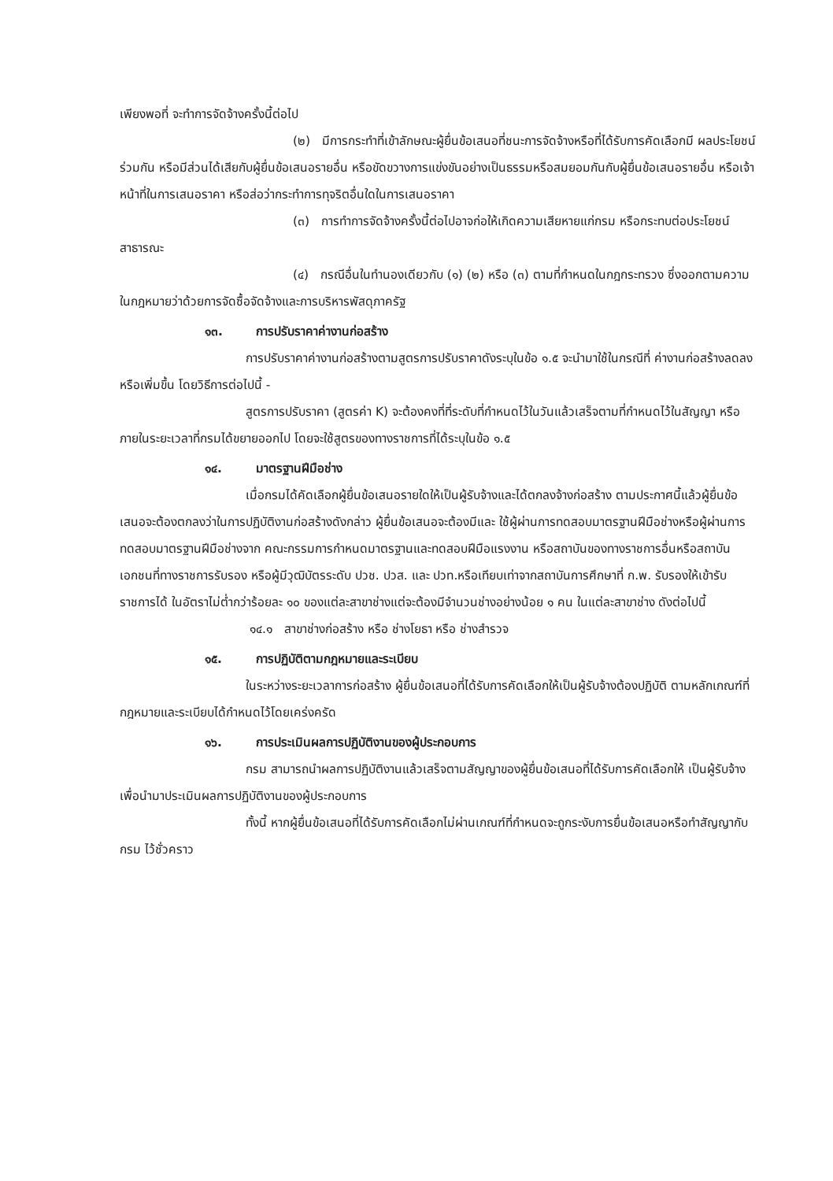เพียงพอที่ จะทำการจัดจ้างครั้งนี้ต่อไป
(๒) มีการกระทำที่เข้าลักษณะผู้ยื่นข้อเสนอที่ชนะการจัดจ้างหรือที่ได้รับการคัดเลือกมี ผลประโยชน์ร่วมกัน หรือมีส่วนได้เสียกับผู้ยื่นข้อเสนอรายอื่น หรือขัดขวางการแข่งขันอย่างเป็นธรรมหรือสมยอมกันกับผู้ยื่นข้อเสนอรายอื่น หรือเจ้าหน้าที่ในการเสนอราคา หรือส่อว่ากระทำการทุจริตอื่นใดในการเสนอราคา
(๓) การทำการจัดจ้างครั้งนี้ต่อไปอาจก่อให้เกิดความเสียหายแก่กรม หรือกระทบต่อประโยชน์สาธารณะ
(๔) กรณีอื่นในทำนองเดียวกับ (๑) (๒) หรือ (๓) ตามที่กำหนดในกฎกระทรวง ซึ่งออกตามความในกฎหมายว่าด้วยการจัดซื้อจัดจ้างและการบริหารพัสดุภาครัฐ
๑๓. การปรับราคาค่างานก่อสร้าง
การปรับราคาค่างานก่อสร้างตามสูตรการปรับราคาดังระบุในข้อ ๑.๕ จะนำมาใช้ในกรณีที่ ค่างานก่อสร้างลดลงหรือเพิ่มขึ้น โดยวิธีการต่อไปนี้ -
สูตรการปรับราคา (สูตรค่า K) จะต้องคงที่ที่ระดับที่กำหนดไว้ในวันแล้วเสร็จตามที่กำหนดไว้ในสัญญา หรือภายในระยะเวลาที่กรมได้ขยายออกไป โดยจะใช้สูตรของทางราชการที่ได้ระบุในข้อ ๑.๕
๑๔. มาตรฐานฝีมือช่าง
เมื่อกรมได้คัดเลือกผู้ยื่นข้อเสนอรายใดให้เป็นผู้รับจ้างและได้ตกลงจ้างก่อสร้าง ตามประกาศนี้แล้วผู้ยื่นข้อเสนอจะต้องตกลงว่าในการปฏิบัติงานก่อสร้างดังกล่าว ผู้ยื่นข้อเสนอจะต้องมีและ ใช้ผู้ผ่านการทดสอบมาตรฐานฝีมือช่างหรือผู้ผ่านการทดสอบมาตรฐานฝีมือช่างจาก คณะกรรมการกำหนดมาตรฐานและทดสอบฝีมือแรงงาน หรือสถาบันของทางราชการอื่นหรือสถาบันเอกชนที่ทางราชการรับรอง หรือผู้มีวุฒิบัตรระดับ ปวช. ปวส. และ ปวท.หรือเทียบเท่าจากสถาบันการศึกษาที่ ก.พ. รับรองให้เข้ารับราชการได้ ในอัตราไม่ต่ำกว่าร้อยละ ๑๐ ของแต่ละสาขาช่างแต่จะต้องมีจำนวนช่างอย่างน้อย ๑ คน ในแต่ละสาขาช่าง ดังต่อไปนี้
๑๔.๑ สาขาช่างก่อสร้าง หรือ ช่างโยธา หรือ ช่างสำรวจ
๑๕. การปฏิบัติตามกฎหมายและระเบียบ
ในระหว่างระยะเวลาการก่อสร้าง ผู้ยื่นข้อเสนอที่ได้รับการคัดเลือกให้เป็นผู้รับจ้างต้องปฏิบัติ ตามหลักเกณฑ์ที่กฎหมายและระเบียบได้กำหนดไว้โดยเคร่งครัด
๑๖. การประเมินผลการปฏิบัติงานของผู้ประกอบการ
กรม สามารถนำผลการปฏิบัติงานแล้วเสร็จตามสัญญาของผู้ยื่นข้อเสนอที่ได้รับการคัดเลือกให้ เป็นผู้รับจ้างเพื่อนำมาประเมินผลการปฏิบัติงานของผู้ประกอบการ
ทั้งนี้ หากผู้ยื่นข้อเสนอที่ได้รับการคัดเลือกไม่ผ่านเกณฑ์ที่กำหนดจะถูกระงับการยื่นข้อเสนอหรือทำสัญญากับกรม ไว้ชั่วคราว